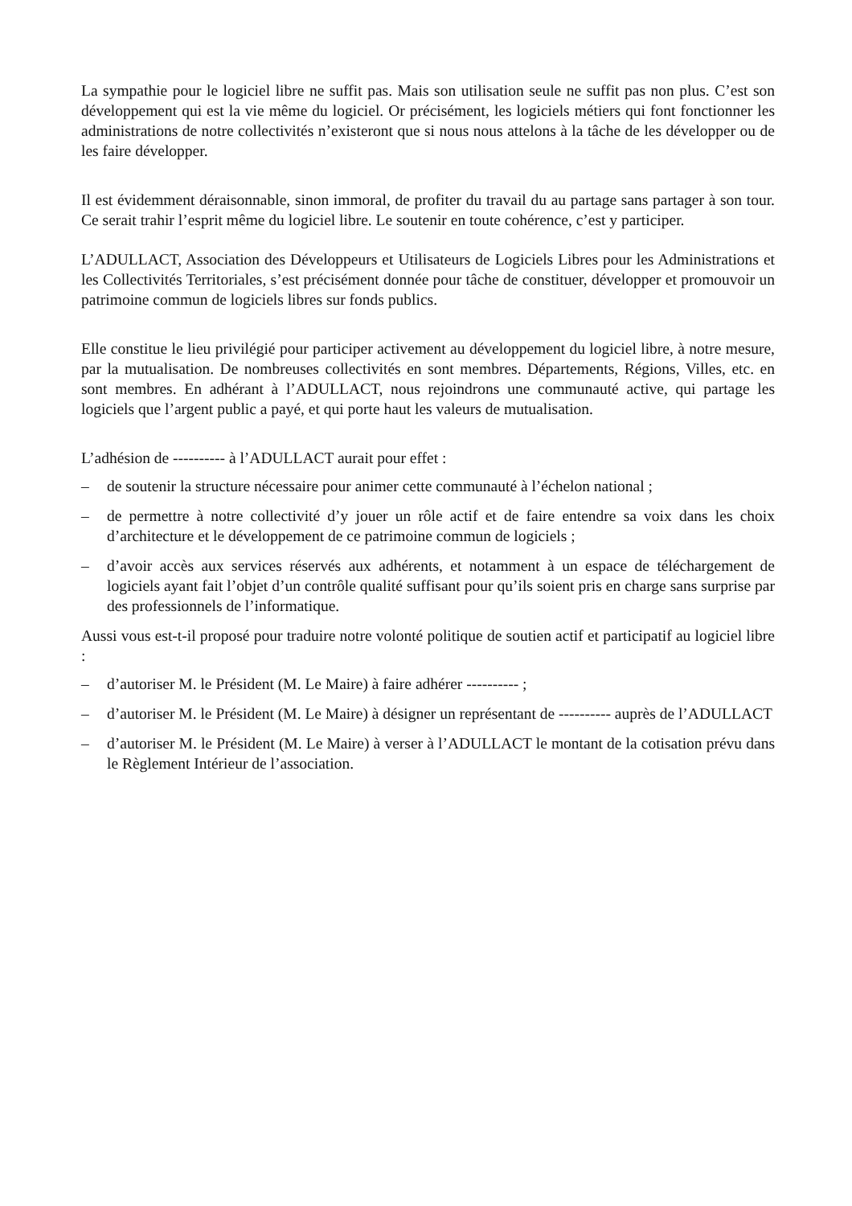La sympathie pour le logiciel libre ne suffit pas. Mais son utilisation seule ne suffit pas non plus. C’est son développement qui est la vie même du logiciel. Or précisément, les logiciels métiers qui font fonctionner les administrations de notre collectivités n’existeront que si nous nous attelons à la tâche de les développer ou de les faire développer.
Il est évidemment déraisonnable, sinon immoral, de profiter du travail du au partage sans partager à son tour. Ce serait trahir l’esprit même du logiciel libre. Le soutenir en toute cohérence, c’est y participer.
L’ADULLACT, Association des Développeurs et Utilisateurs de Logiciels Libres pour les Administrations et les Collectivités Territoriales, s’est précisément donnée pour tâche de constituer, développer et promouvoir un patrimoine commun de logiciels libres sur fonds publics.
Elle constitue le lieu privilégié pour participer activement au développement du logiciel libre, à notre mesure, par la mutualisation. De nombreuses collectivités en sont membres. Départements, Régions, Villes, etc. en sont membres. En adhérant à l’ADULLACT, nous rejoindrons une communauté active, qui partage les logiciels que l’argent public a payé, et qui porte haut les valeurs de mutualisation.
L’adhésion de ---------- à l’ADULLACT aurait pour effet :
– de soutenir la structure nécessaire pour animer cette communauté à l’échelon national ;
– de permettre à notre collectivité d’y jouer un rôle actif et de faire entendre sa voix dans les choix d’architecture et le développement de ce patrimoine commun de logiciels ;
– d’avoir accès aux services réservés aux adhérents, et notamment à un espace de téléchargement de logiciels ayant fait l’objet d’un contrôle qualité suffisant pour qu’ils soient pris en charge sans surprise par des professionnels de l’informatique.
Aussi vous est-t-il proposé pour traduire notre volonté politique de soutien actif et participatif au logiciel libre :
– d’autoriser M. le Président (M. Le Maire) à faire adhérer ---------- ;
– d’autoriser M. le Président (M. Le Maire) à désigner un représentant de ---------- auprès de l’ADULLACT
– d’autoriser M. le Président (M. Le Maire) à verser à l’ADULLACT le montant de la cotisation prévu dans le Règlement Intérieur de l’association.